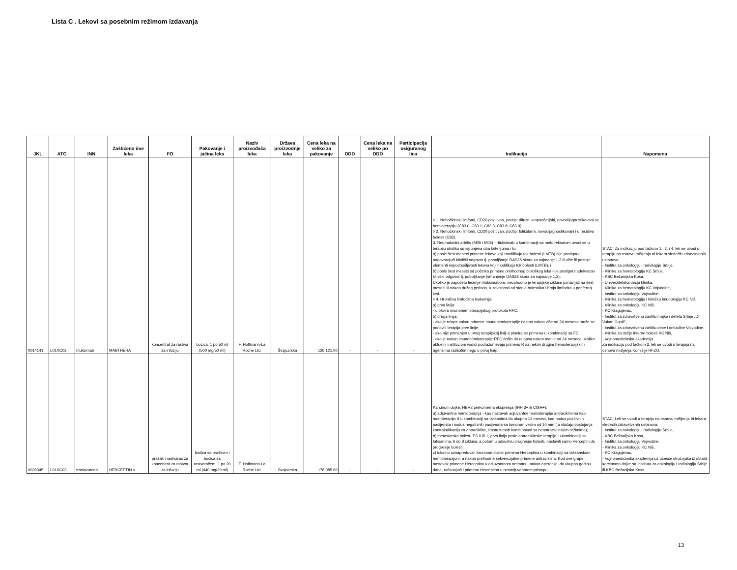Lista C . Lekovi sa posebnim režimom izdavanja
| JKL | ATC | INN | Zaštićeno ime leka | FO | Pakovanje i jačina leka | Naziv proizvođača leka | Država proizvodnje leka | Cena leka na veliko za pakovanje | DDD | Cena leka na veliko po DDD | Participacija osiguranog lica | Indikacija | Napomena |
| --- | --- | --- | --- | --- | --- | --- | --- | --- | --- | --- | --- | --- | --- |
| 0014141 | L01XC02 | rituksimab | MABTHERA | koncentrat za rastvor za infuziju | bočica, 1 po 50 ml (500 mg/50 ml) | F. Hoffmann-La Roche Ltd. | Švajcarska | 126,121.00 | - | - | - | ◊ 1. Nehočkinski limfomi, CD20 pozitivan, podtip: difuzni krupnoćelijski, novodijagnostikovani uz hemioterapiju (C83.0; C83.1; C83.3; C83.8; C83.9). ◊ 2. Nehočkinski limfomi, CD20 pozitivan, podtip: folikularni, novodijagnostikovani i u recidivu bolesti (C82). 3. Reumatoidni artritis (M05 i M06) - rituksimab u kombinaciji sa metotreksatom uvodi se u terapiju ukoliko su ispunjena oba kriterijuma i to: a) posle šest meseci primene lekova koji modifikuju tok bolesti (LMTB) nije postignut odgovarajući klinički odgovor tj. poboljšanje DAS28 skora za najmanje 1,2 ili više ili postoje elementi nepodnošljivosti lekova koji modifikuju tok bolesti (LMTB), i b) posle šest meseci od početka primene prethodnog biološkog leka nije postignut adekvatan klinički odgovor tj. poboljšanje (smanjenje DAS28 skora za najmanje 1,2). Ukoliko je započeto lečenje rituksimabom, neophodno je terapijske cikluse ponavljati na šest meseci ili nakon dužeg perioda, u zavisnosti od stanja bolesnika i broja limfocita u perifernoj krvi. ◊ 4. Hronična limfocitna leukemija: a) prva linija: - u okviru imunohemioterapijskog protokola RFC; b) druga linija: - ako je relaps nakon primene imunohemioterapije nastao nakon više od 24 meseca može se ponoviti terapija prve linije; - ako nije primenjen u prvoj terapijskoj liniji a planira se primena u kombinaciji sa FC; - ako je nakon imunohemioterapije RFC došlo do relapsa nakon manje od 24 meseca ukoliko aktuelni institucioni vodiči podrazumevaju primenu R sa nekim drugim hemioterapijskim agensima različitim nego u prvoj liniji. | STAC; Za indikaciju pod tačkom 1., 2. i 4. lek se uvodi u terapiju na osnovu mišljenja tri lekara sledećih zdravstvenih ustanova: - Institut za onkologiju i radiologiju Srbije, - Klinika za hematologiju KC Srbije, - KBC Bežanijska Kosa, - Univerzitetska dečja klinika, - Klinika za hematologiju KC Vojvodine, - Institut za onkologiju Vojvodine, - Klinika za hematologiju i kliničku imunologiju KC Niš, - Klinika za onkologiju KC Niš, - KC Kragujevac, - Institut za zdravstvenu zaštitu majke i deteta Srbije „Dr Vukan Čupić", - Institut za zdravstvenu zaštitu dece i omladine Vojvodine, - Klinika za dečje interne bolesti KC Niš, - Vojnomedicinska akademija. Za indikaciju pod tačkom 3. lek se uvodi u terapiju na osnovu mišljenja Komisije RFZO. |
| 0039345 | L01XC03 | trastuzumab | HERCEPTIN ◊ | prašak i rastvarač za koncentrat za rastvor za infuziju | bočica sa praškom i bočica sa rastvaračem, 1 po 20 ml (440 mg/20 ml) | F. Hoffmann-La Roche Ltd. | Švajcarska | 178,085.00 | - | - | - | Karcinom dojke, HER2 prekomerna ekspresija (IHH 3+ ili CISH+): a) adjuvantna hemioterapija - kao nastavak adjuvantne hemioterapije antraciklinima kao monoterapija ili u kombinaciji sa taksanima do ukupno 12 meseci, kod nodus pozitivnih pacijenata i nodus negativnih pacijenata sa tumorom većim od 10 mm ( u slučaju postojanja kontraindikacija za antracikline, trastuzumab kombinovati sa neantraciklinskim režimima); b) metastatska bolest- PS 0 ili 1, prva linija posle antraciklinske terapije, u kombinaciji sa taksanima, 6 do 8 ciklusa, a potom u odsustvu progresije bolesti, nastaviti samo Herceptin do progresije bolesti; c) lokalno uznapredovali karcinom dojke: primena Herceptina u kombinaciji sa taksanskom hemioterapijom, a nakon prethodne sekvencijalne primene antraciklina. Kod ove grupe nastavak primene Herceptina u adjuvantnom tretmanu, nakon operacije, do ukupno godinu dana, računajući i primenu Herceptina u neoadjuvantnom pristupu. | STAC; Lek se uvodi u terapiju na osnovu mišljenja tri lekara sledećih zdravstvenih ustanova: - Institut za onkologiju i radiologiju Srbije, - KBC Bežanijska Kosa, - Institut za onkologiju Vojvodine, - Klinika za onkologiju KC Niš, - KC Kragujevac, - Vojnomedicinska akademija uz učešće stručnjaka iz oblasti karcinoma dojke sa Instituta za onkologiju i radiologiju Srbije ili KBC Bežanijska Kosa. |
13